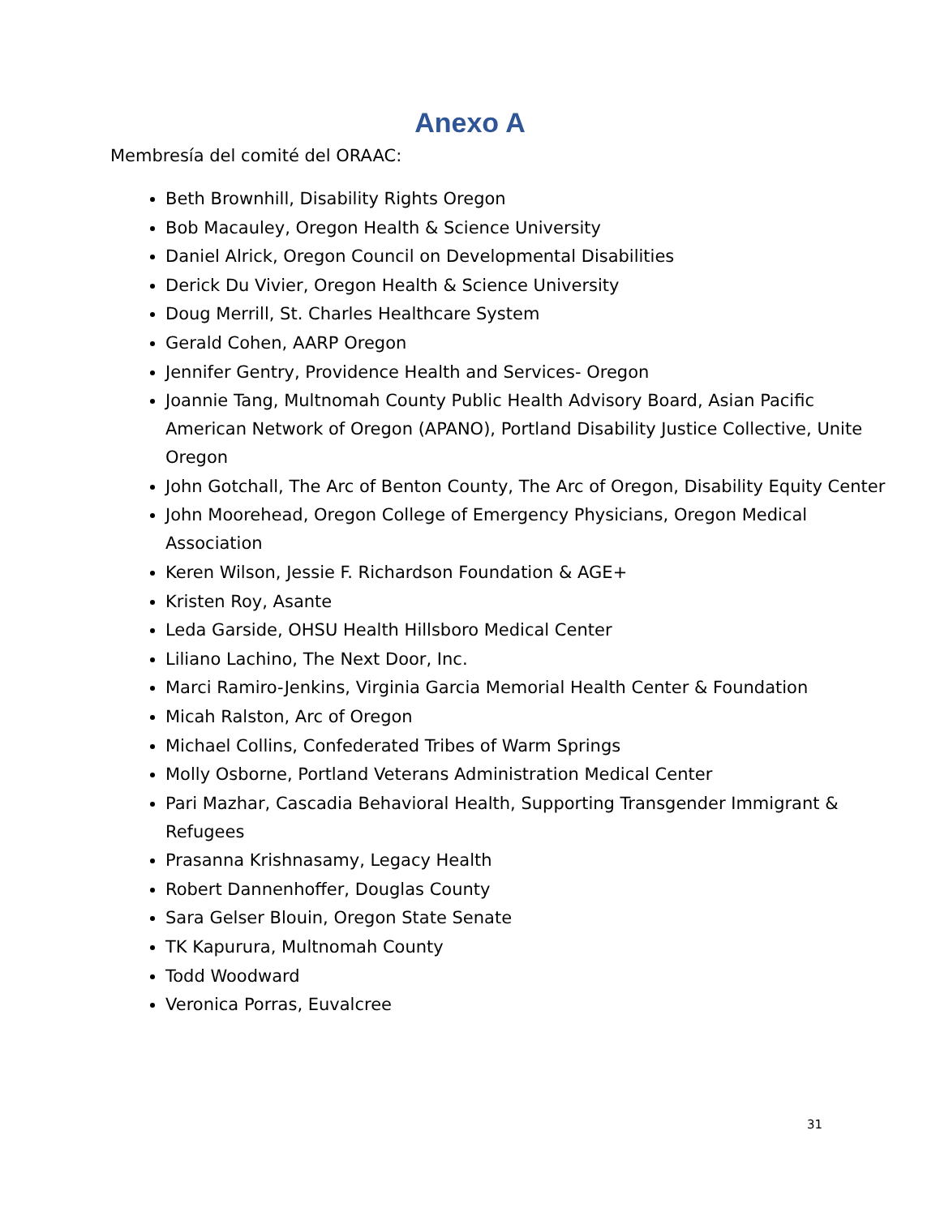Anexo A
Membresía del comité del ORAAC:
Beth Brownhill, Disability Rights Oregon
Bob Macauley, Oregon Health & Science University
Daniel Alrick, Oregon Council on Developmental Disabilities
Derick Du Vivier, Oregon Health & Science University
Doug Merrill, St. Charles Healthcare System
Gerald Cohen, AARP Oregon
Jennifer Gentry, Providence Health and Services- Oregon
Joannie Tang, Multnomah County Public Health Advisory Board, Asian Pacific American Network of Oregon (APANO), Portland Disability Justice Collective, Unite Oregon
John Gotchall, The Arc of Benton County, The Arc of Oregon, Disability Equity Center
John Moorehead, Oregon College of Emergency Physicians, Oregon Medical Association
Keren Wilson, Jessie F. Richardson Foundation & AGE+
Kristen Roy, Asante
Leda Garside, OHSU Health Hillsboro Medical Center
Liliano Lachino, The Next Door, Inc.
Marci Ramiro-Jenkins, Virginia Garcia Memorial Health Center & Foundation
Micah Ralston, Arc of Oregon
Michael Collins, Confederated Tribes of Warm Springs
Molly Osborne, Portland Veterans Administration Medical Center
Pari Mazhar, Cascadia Behavioral Health, Supporting Transgender Immigrant & Refugees
Prasanna Krishnasamy, Legacy Health
Robert Dannenhoffer, Douglas County
Sara Gelser Blouin, Oregon State Senate
TK Kapurura, Multnomah County
Todd Woodward
Veronica Porras, Euvalcree
31